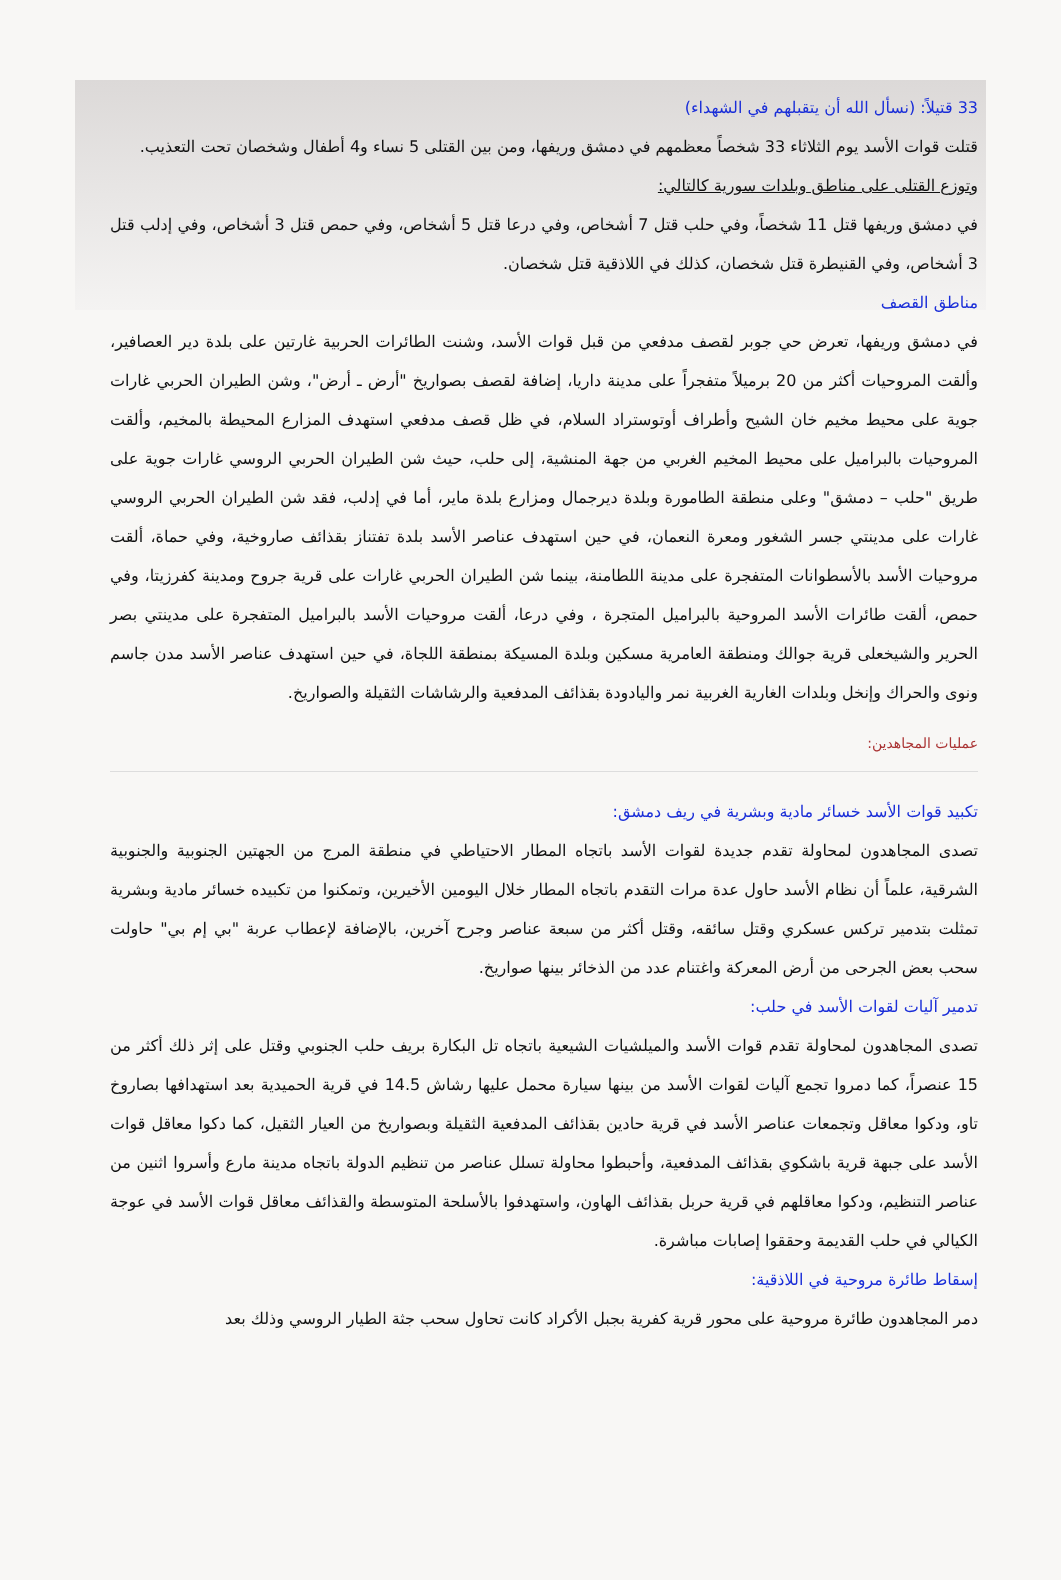33 قتيلاً: (نسأل الله أن يتقبلهم في الشهداء)
قتلت قوات الأسد يوم الثلاثاء 33 شخصاً معظمهم في دمشق وريفها، ومن بين القتلى 5 نساء و4 أطفال وشخصان تحت التعذيب.
وتوزع القتلى على مناطق وبلدات سورية كالتالي:
في دمشق وريفها قتل 11 شخصاً، وفي حلب قتل 7 أشخاص، وفي درعا قتل 5 أشخاص، وفي حمص قتل 3 أشخاص، وفي إدلب قتل 3 أشخاص، وفي القنيطرة قتل شخصان، كذلك في اللاذقية قتل شخصان.
مناطق القصف
في دمشق وريفها، تعرض حي جوبر لقصف مدفعي من قبل قوات الأسد، وشنت الطائرات الحربية غارتين على بلدة دير العصافير، وألقت المروحيات أكثر من 20 برميلاً متفجراً على مدينة داريا، إضافة لقصف بصواريخ "أرض ـ أرض"، وشن الطيران الحربي غارات جوية على محيط مخيم خان الشيح وأطراف أوتوستراد السلام، في ظل قصف مدفعي استهدف المزارع المحيطة بالمخيم، وألقت المروحيات بالبراميل على محيط المخيم الغربي من جهة المنشية، إلى حلب، حيث شن الطيران الحربي الروسي غارات جوية على طريق "حلب – دمشق" وعلى منطقة الطامورة وبلدة ديرجمال ومزارع بلدة ماير، أما في إدلب، فقد شن الطيران الحربي الروسي غارات على مدينتي جسر الشغور ومعرة النعمان، في حين استهدف عناصر الأسد بلدة تفتناز بقذائف صاروخية، وفي حماة، ألقت مروحيات الأسد بالأسطوانات المتفجرة على مدينة اللطامنة، بينما شن الطيران الحربي غارات على قرية جروح ومدينة كفرزيتا، وفي حمص، ألقت طائرات الأسد المروحية بالبراميل المتجرة ، وفي درعا، ألقت مروحيات الأسد بالبراميل المتفجرة على مدينتي بصر الحرير والشيخعلى قرية جوالك ومنطقة العامرية مسكين وبلدة المسيكة بمنطقة اللجاة، في حين استهدف عناصر الأسد مدن جاسم ونوى والحراك وإنخل وبلدات الغارية الغربية نمر واليادودة بقذائف المدفعية والرشاشات الثقيلة والصواريخ.
عمليات المجاهدين:
تكبيد قوات الأسد خسائر مادية وبشرية في ريف دمشق:
تصدى المجاهدون لمحاولة تقدم جديدة لقوات الأسد باتجاه المطار الاحتياطي في منطقة المرج من الجهتين الجنوبية والجنوبية الشرقية، علماً أن نظام الأسد حاول عدة مرات التقدم باتجاه المطار خلال اليومين الأخيرين، وتمكنوا من تكبيده خسائر مادية وبشرية تمثلت بتدمير تركس عسكري وقتل سائقه، وقتل أكثر من سبعة عناصر وجرح آخرين، بالإضافة لإعطاب عربة "بي إم بي" حاولت سحب بعض الجرحى من أرض المعركة واغتنام عدد من الذخائر بينها صواريخ.
تدمير آليات لقوات الأسد في حلب:
تصدى المجاهدون لمحاولة تقدم قوات الأسد والميلشيات الشيعية باتجاه تل البكارة بريف حلب الجنوبي وقتل على إثر ذلك أكثر من 15 عنصراً، كما دمروا تجمع آليات لقوات الأسد من بينها سيارة محمل عليها رشاش 14.5 في قرية الحميدية بعد استهدافها بصاروخ تاو، ودكوا معاقل وتجمعات عناصر الأسد في قرية حادين بقذائف المدفعية الثقيلة وبصواريخ من العيار الثقيل، كما دكوا معاقل قوات الأسد على جبهة قرية باشكوي بقذائف المدفعية، وأحبطوا محاولة تسلل عناصر من تنظيم الدولة باتجاه مدينة مارع وأسروا اثنين من عناصر التنظيم، ودكوا معاقلهم في قرية حربل بقذائف الهاون، واستهدفوا بالأسلحة المتوسطة والقذائف معاقل قوات الأسد في عوجة الكيالي في حلب القديمة وحققوا إصابات مباشرة.
إسقاط طائرة مروحية في اللاذقية:
دمر المجاهدون طائرة مروحية على محور قرية كفرية بجبل الأكراد كانت تحاول سحب جثة الطيار الروسي وذلك بعد